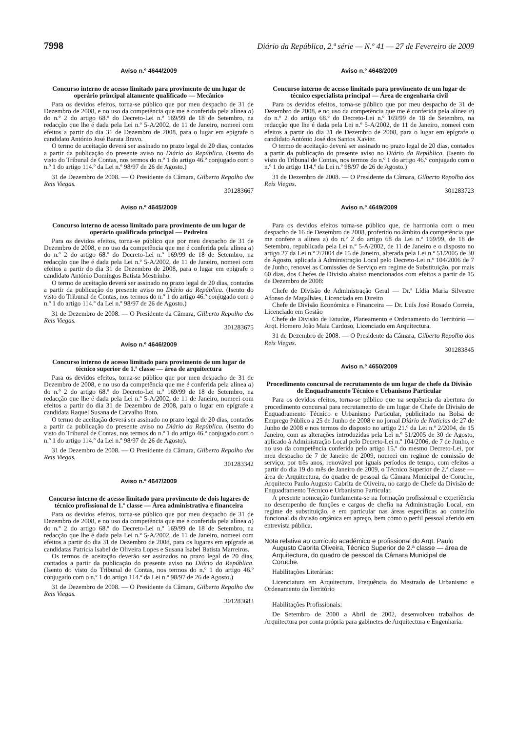7998 Diário da República, 2.ª série — N.º 41 — 27 de Fevereiro de 2009
Aviso n.º 4644/2009
Concurso interno de acesso limitado para provimento de um lugar de operário principal altamente qualificado — Mecânico
Para os devidos efeitos, torna-se público que por meu despacho de 31 de Dezembro de 2008, e no uso da competência que me é conferida pela alínea a) do n.º 2 do artigo 68.º do Decreto-Lei n.º 169/99 de 18 de Setembro, na redacção que lhe é dada pela Lei n.º 5-A/2002, de 11 de Janeiro, nomeei com efeitos a partir do dia 31 de Dezembro de 2008, para o lugar em epígrafe o candidato António José Barata Bravo.
O termo de aceitação deverá ser assinado no prazo legal de 20 dias, contados a partir da publicação do presente aviso no Diário da República. (Isento do visto do Tribunal de Contas, nos termos do n.º 1 do artigo 46.º conjugado com o n.º 1 do artigo 114.º da Lei n.º 98/97 de 26 de Agosto.)
31 de Dezembro de 2008. — O Presidente da Câmara, Gilberto Repolho dos Reis Viegas.
301283667
Aviso n.º 4645/2009
Concurso interno de acesso limitado para provimento de um lugar de operário qualificado principal — Pedreiro
Para os devidos efeitos, torna-se público que por meu despacho de 31 de Dezembro de 2008, e no uso da competência que me é conferida pela alínea a) do n.º 2 do artigo 68.º do Decreto-Lei n.º 169/99 de 18 de Setembro, na redacção que lhe é dada pela Lei n.º 5-A/2002, de 11 de Janeiro, nomeei com efeitos a partir do dia 31 de Dezembro de 2008, para o lugar em epígrafe o candidato António Domingos Batista Mestrinho.
O termo de aceitação deverá ser assinado no prazo legal de 20 dias, contados a partir da publicação do presente aviso no Diário da República. (Isento do visto do Tribunal de Contas, nos termos do n.º 1 do artigo 46.º conjugado com o n.º 1 do artigo 114.º da Lei n.º 98/97 de 26 de Agosto.)
31 de Dezembro de 2008. — O Presidente da Câmara, Gilberto Repolho dos Reis Viegas.
301283675
Aviso n.º 4646/2009
Concurso interno de acesso limitado para provimento de um lugar de técnico superior de 1.ª classe — área de arquitectura
Para os devidos efeitos, torna-se público que por meu despacho de 31 de Dezembro de 2008, e no uso da competência que me é conferida pela alínea a) do n.º 2 do artigo 68.º do Decreto-Lei n.º 169/99 de 18 de Setembro, na redacção que lhe é dada pela Lei n.º 5-A/2002, de 11 de Janeiro, nomeei com efeitos a partir do dia 31 de Dezembro de 2008, para o lugar em epígrafe a candidata Raquel Susana de Carvalho Boto.
O termo de aceitação deverá ser assinado no prazo legal de 20 dias, contados a partir da publicação do presente aviso no Diário da República. (Isento do visto do Tribunal de Contas, nos termos do n.º 1 do artigo 46.º conjugado com o n.º 1 do artigo 114.º da Lei n.º 98/97 de 26 de Agosto).
31 de Dezembro de 2008. — O Presidente da Câmara, Gilberto Repolho dos Reis Viegas.
301283342
Aviso n.º 4647/2009
Concurso interno de acesso limitado para provimento de dois lugares de técnico profissional de 1.ª classe — Área administrativa e financeira
Para os devidos efeitos, torna-se público que por meu despacho de 31 de Dezembro de 2008, e no uso da competência que me é conferida pela alínea a) do n.º 2 do artigo 68.º do Decreto-Lei n.º 169/99 de 18 de Setembro, na redacção que lhe é dada pela Lei n.º 5-A/2002, de 11 de Janeiro, nomeei com efeitos a partir do dia 31 de Dezembro de 2008, para os lugares em epígrafe as candidatas Patrícia Isabel de Oliveira Lopes e Susana Isabel Batista Marreiros.
Os termos de aceitação deverão ser assinados no prazo legal de 20 dias, contados a partir da publicação do presente aviso no Diário da República. (Isento do visto do Tribunal de Contas, nos termos do n.º 1 do artigo 46.º conjugado com o n.º 1 do artigo 114.º da Lei n.º 98/97 de 26 de Agosto.)
31 de Dezembro de 2008. — O Presidente da Câmara, Gilberto Repolho dos Reis Viegas.
301283683
Aviso n.º 4648/2009
Concurso interno de acesso limitado para provimento de um lugar de técnico especialista principal — Área de engenharia civil
Para os devidos efeitos, torna-se público que por meu despacho de 31 de Dezembro de 2008, e no uso da competência que me é conferida pela alínea a) do n.º 2 do artigo 68.º do Decreto-Lei n.º 169/99 de 18 de Setembro, na redacção que lhe é dada pela Lei n.º 5-A/2002, de 11 de Janeiro, nomeei com efeitos a partir do dia 31 de Dezembro de 2008, para o lugar em epígrafe o candidato António José dos Santos Xavier.
O termo de aceitação deverá ser assinado no prazo legal de 20 dias, contados a partir da publicação do presente aviso no Diário da República. (Isento do visto do Tribunal de Contas, nos termos do n.º 1 do artigo 46.º conjugado com o n.º 1 do artigo 114.º da Lei n.º 98/97 de 26 de Agosto.)
31 de Dezembro de 2008. — O Presidente da Câmara, Gilberto Repolho dos Reis Viegas.
301283723
Aviso n.º 4649/2009
Para os devidos efeitos torna-se público que, de harmonia com o meu despacho de 16 de Dezembro de 2008, proferido no âmbito da competência que me confere a alínea a) do n.º 2 do artigo 68 da Lei n.º 169/99, de 18 de Setembro, republicada pela Lei n.º 5-A/2002, de 11 de Janeiro e o disposto no artigo 27 da Lei n.º 2/2004 de 15 de Janeiro, alterada pela Lei n.º 51/2005 de 30 de Agosto, aplicada à Administração Local pelo Decreto-Lei n.º 104/2006 de 7 de Junho, renovei as Comissões de Serviço em regime de Substituição, por mais 60 dias, dos Chefes de Divisão abaixo mencionados com efeitos a partir de 15 de Dezembro de 2008:
Chefe de Divisão de Administração Geral — Dr.ª Lídia Maria Silvestre Afonso de Magalhães, Licenciada em Direito
Chefe de Divisão Económica e Financeira — Dr. Luís José Rosado Correia, Licenciado em Gestão
Chefe de Divisão de Estudos, Planeamento e Ordenamento do Território — Arqt. Homero João Maia Cardoso, Licenciado em Arquitectura.
31 de Dezembro de 2008. — O Presidente da Câmara, Gilberto Repolho dos Reis Viegas.
301283845
Aviso n.º 4650/2009
Procedimento concursal de recrutamento de um lugar de chefe da Divisão de Enquadramento Técnico e Urbanismo Particular
Para os devidos efeitos, torna-se público que na sequência da abertura do procedimento concursal para recrutamento de um lugar de Chefe de Divisão de Enquadramento Técnico e Urbanismo Particular, publicitado na Bolsa de Emprego Público a 25 de Junho de 2008 e no jornal Diário de Noticias de 27 de Junho de 2008 e nos termos do disposto no artigo 21.º da Lei n.º 2/2004, de 15 Janeiro, com as alterações introduzidas pela Lei n.º 51/2005 de 30 de Agosto, aplicado à Administração Local pelo Decreto-Lei n.º 104/2006, de 7 de Junho, e no uso da competência conferida pelo artigo 15.º do mesmo Decreto-Lei, por meu despacho de 7 de Janeiro de 2009, nomeei em regime de comissão de serviço, por três anos, renovável por iguais períodos de tempo, com efeitos a partir do dia 19 do mês de Janeiro de 2009, o Técnico Superior de 2.ª classe — área de Arquitectura, do quadro de pessoal da Câmara Municipal de Coruche, Arquitecto Paulo Augusto Cabrita de Oliveira, no cargo de Chefe da Divisão de Enquadramento Técnico e Urbanismo Particular.
A presente nomeação fundamenta-se na formação profissional e experiência no desempenho de funções e cargos de chefia na Administração Local, em regime de substituição, e em particular nas áreas específicas ao conteúdo funcional da divisão orgânica em apreço, bem como o perfil pessoal aferido em entrevista pública.
Nota relativa ao currículo académico e profissional do Arqt. Paulo Augusto Cabrita Oliveira, Técnico Superior de 2.ª classe — área de Arquitectura, do quadro de pessoal da Câmara Municipal de Coruche.
Habilitações Literárias:
Licenciatura em Arquitectura. Frequência do Mestrado de Urbanismo e Ordenamento do Território
Habilitações Profissionais:
De Setembro de 2000 a Abril de 2002, desenvolveu trabalhos de Arquitectura por conta própria para gabinetes de Arquitectura e Engenharia.